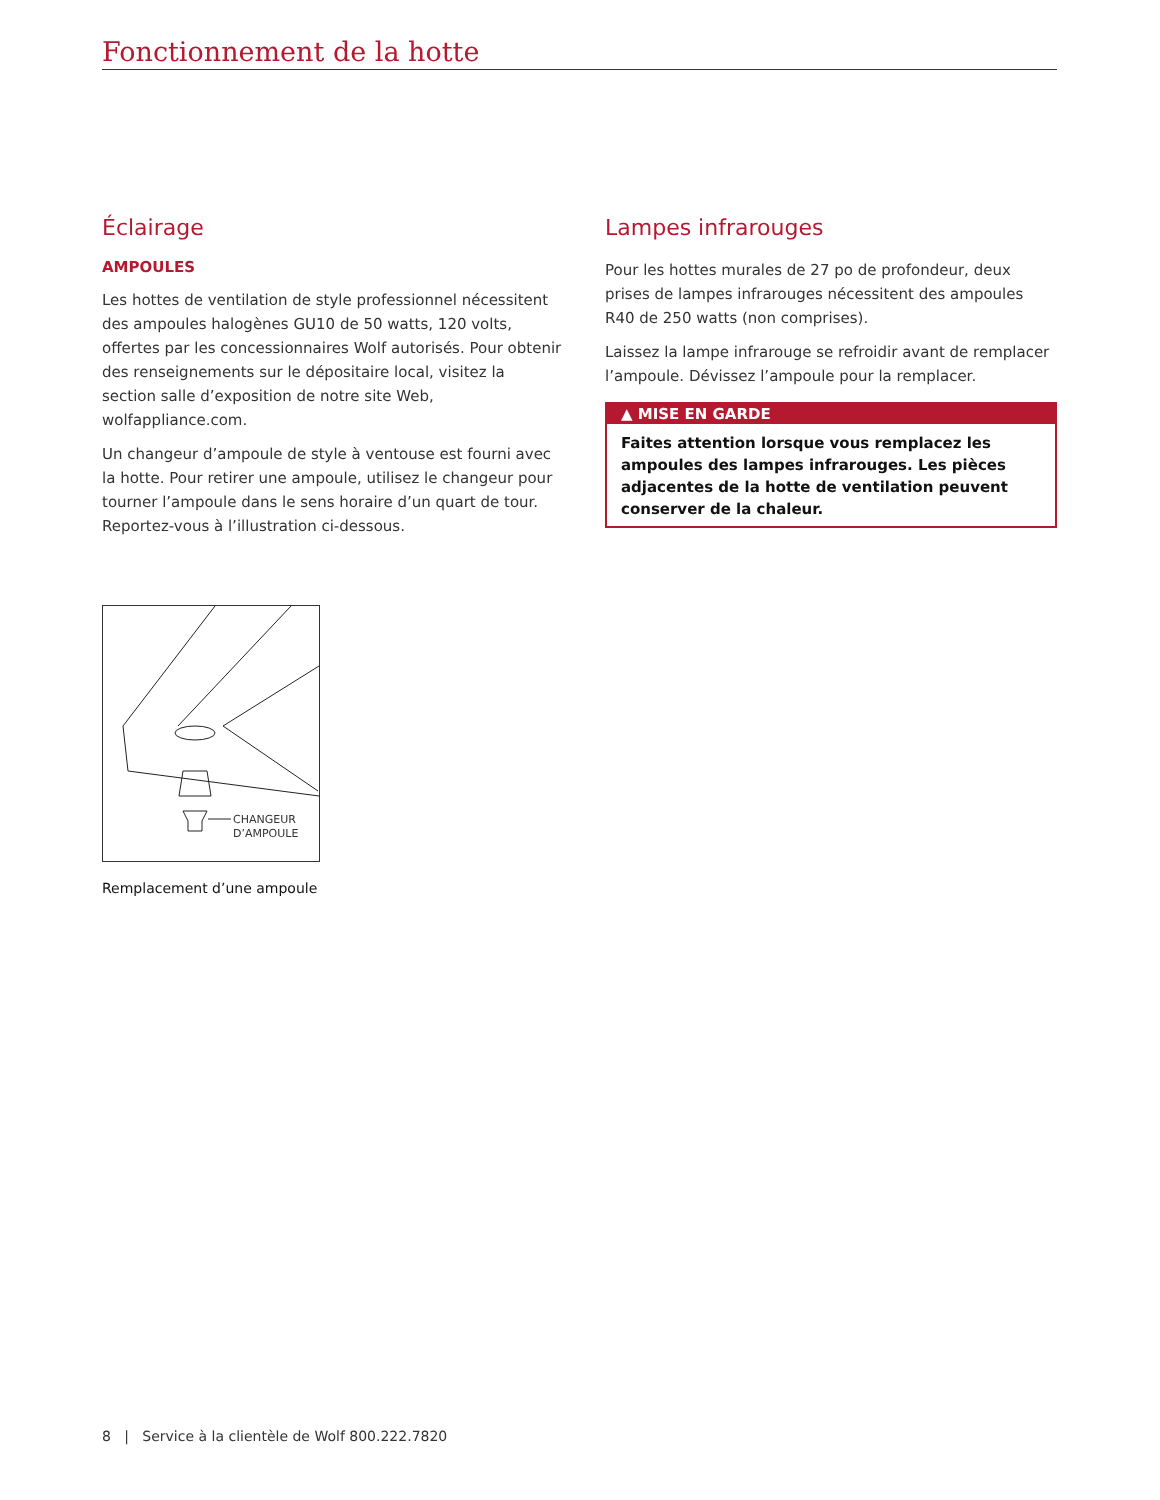Fonctionnement de la hotte
Éclairage
AMPOULES
Les hottes de ventilation de style professionnel nécessitent des ampoules halogènes GU10 de 50 watts, 120 volts, offertes par les concessionnaires Wolf autorisés. Pour obtenir des renseignements sur le dépositaire local, visitez la section salle d’exposition de notre site Web, wolfappliance.com.
Un changeur d’ampoule de style à ventouse est fourni avec la hotte. Pour retirer une ampoule, utilisez le changeur pour tourner l’ampoule dans le sens horaire d’un quart de tour. Reportez-vous à l’illustration ci-dessous.
Lampes infrarouges
Pour les hottes murales de 27 po de profondeur, deux prises de lampes infrarouges nécessitent des ampoules R40 de 250 watts (non comprises).
Laissez la lampe infrarouge se refroidir avant de remplacer l’ampoule. Dévissez l’ampoule pour la remplacer.
▲ MISE EN GARDE
Faites attention lorsque vous remplacez les ampoules des lampes infrarouges. Les pièces adjacentes de la hotte de ventilation peuvent conserver de la chaleur.
CHANGEUR
D’AMPOULE
Remplacement d’une ampoule
8 | Service à la clientèle de Wolf 800.222.7820